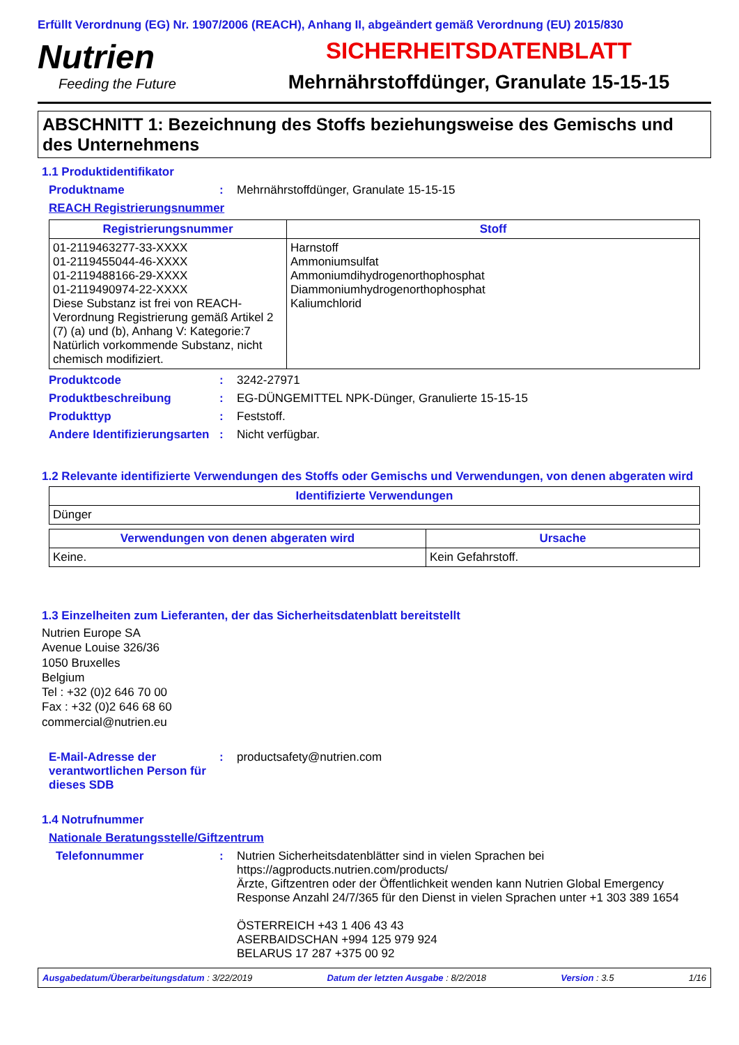Erfüllt Verordnung (EG) Nr. 1907/2006 (REACH), Anhang II, abgeändert gemäß Verordnung (EU) 2015/830
Nutrien
Feeding the Future
SICHERHEITSDATENBLATT
Mehrnährstoffdünger, Granulate 15-15-15
ABSCHNITT 1: Bezeichnung des Stoffs beziehungsweise des Gemischs und des Unternehmens
1.1 Produktidentifikator
Produktname : Mehrnährstoffdünger, Granulate 15-15-15
REACH Registrierungsnummer
| Registrierungsnummer | Stoff |
| --- | --- |
| 01-2119463277-33-XXXX 01-2119455044-46-XXXX 01-2119488166-29-XXXX 01-2119490974-22-XXXX Diese Substanz ist frei von REACH-Verordnung Registrierung gemäß Artikel 2 (7) (a) und (b), Anhang V: Kategorie:7 Natürlich vorkommende Substanz, nicht chemisch modifiziert. | Harnstoff Ammoniumsulfat Ammoniumdihydrogenorthophosphat Diammoniumhydrogenorthophosphat Kaliumchlorid |
Produktcode : 3242-27971
Produktbeschreibung : EG-DÜNGEMITTEL NPK-Dünger, Granulierte 15-15-15
Produkttyp : Feststoff.
Andere Identifizierungsarten
: Nicht verfügbar.
1.2 Relevante identifizierte Verwendungen des Stoffs oder Gemischs und Verwendungen, von denen abgeraten wird
| Identifizierte Verwendungen |
| --- |
| Dünger |
| Verwendungen von denen abgeraten wird | Ursache |
| --- | --- |
| Keine. | Kein Gefahrstoff. |
1.3 Einzelheiten zum Lieferanten, der das Sicherheitsdatenblatt bereitstellt
Nutrien Europe SA
Avenue Louise 326/36
1050 Bruxelles
Belgium
Tel : +32 (0)2 646 70 00
Fax : +32 (0)2 646 68 60
commercial@nutrien.eu
E-Mail-Adresse der verantwortlichen Person für dieses SDB
: productsafety@nutrien.com
1.4 Notrufnummer
Nationale Beratungsstelle/Giftzentrum
Telefonnummer : Nutrien Sicherheitsdatenblätter sind in vielen Sprachen bei https://agproducts.nutrien.com/products/
Ärzte, Giftzentren oder der Öffentlichkeit wenden kann Nutrien Global Emergency Response Anzahl 24/7/365 für den Dienst in vielen Sprachen unter +1 303 389 1654
ÖSTERREICH +43 1 406 43 43
ASERBAIDSCHAN +994 125 979 924
BELARUS 17 287 +375 00 92
Ausgabedatum/Überarbeitungsdatum : 3/22/2019 Datum der letzten Ausgabe : 8/2/2018 Version : 3.5 1/16